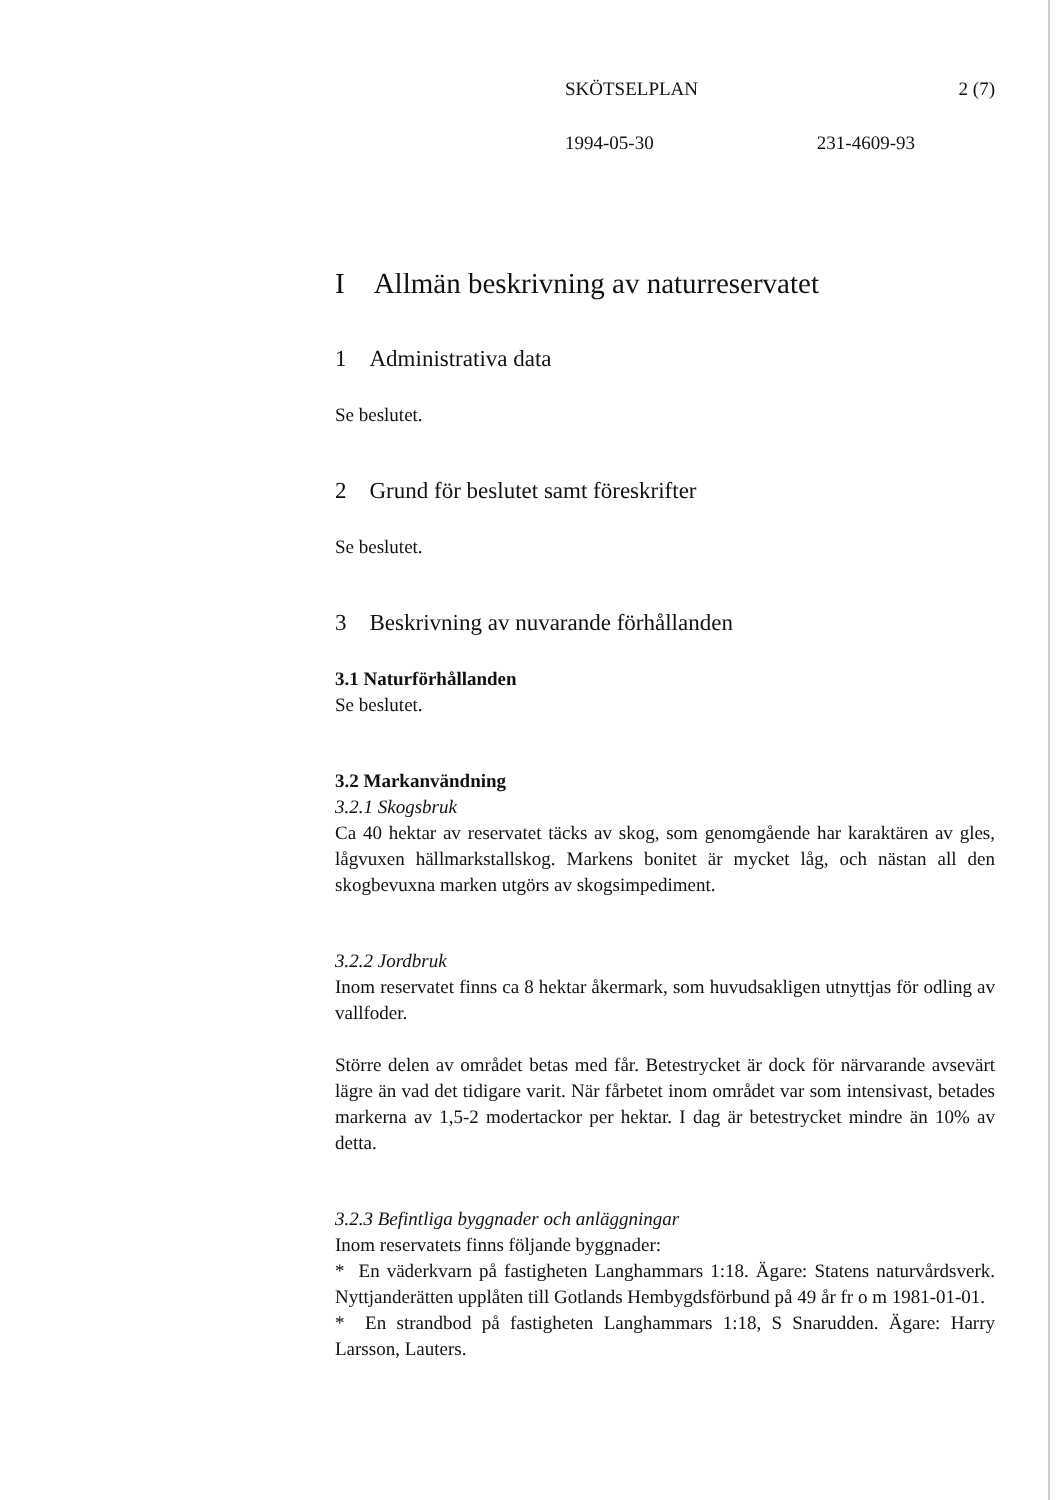SKÖTSELPLAN 2 (7)
1994-05-30 231-4609-93
I Allmän beskrivning av naturreservatet
1 Administrativa data
Se beslutet.
2 Grund för beslutet samt föreskrifter
Se beslutet.
3 Beskrivning av nuvarande förhållanden
3.1 Naturförhållanden
Se beslutet.
3.2 Markanvändning
3.2.1 Skogsbruk
Ca 40 hektar av reservatet täcks av skog, som genomgående har karaktären av gles, lågvuxen hällmarkstallskog. Markens bonitet är mycket låg, och nästan all den skogbevuxna marken utgörs av skogsimpediment.
3.2.2 Jordbruk
Inom reservatet finns ca 8 hektar åkermark, som huvudsakligen utnyttjas för odling av vallfoder.
Större delen av området betas med får. Betestrycket är dock för närvarande avsevärt lägre än vad det tidigare varit. När fårbetet inom området var som intensivast, betades markerna av 1,5-2 modertackor per hektar. I dag är betestrycket mindre än 10% av detta.
3.2.3 Befintliga byggnader och anläggningar
Inom reservatets finns följande byggnader:
* En väderkvarn på fastigheten Langhammars 1:18. Ägare: Statens naturvårdsverk. Nyttjanderätten upplåten till Gotlands Hembygdsförbund på 49 år fr o m 1981-01-01.
* En strandbod på fastigheten Langhammars 1:18, S Snarudden. Ägare: Harry Larsson, Lauters.